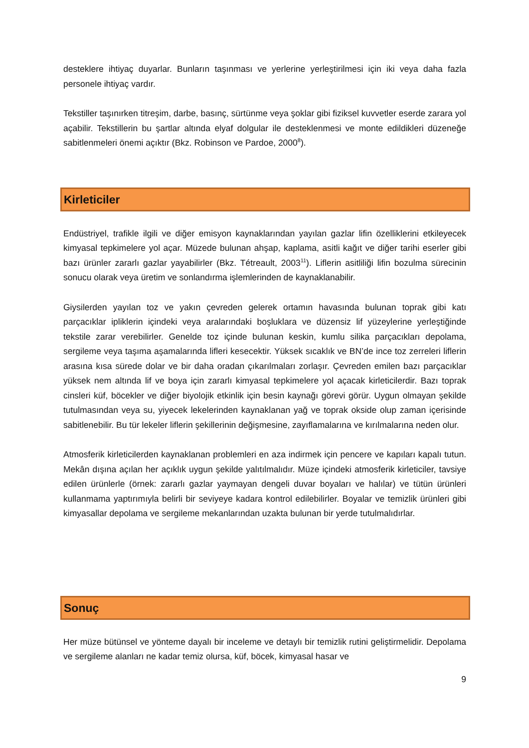desteklere ihtiyaç duyarlar. Bunların taşınması ve yerlerine yerleştirilmesi için iki veya daha fazla personele ihtiyaç vardır.
Tekstiller taşınırken titreşim, darbe, basınç, sürtünme veya şoklar gibi fiziksel kuvvetler eserde zarara yol açabilir. Tekstillerin bu şartlar altında elyaf dolgular ile desteklenmesi ve monte edildikleri düzeneğe sabitlenmeleri önemi açıktır (Bkz. Robinson ve Pardoe, 2000<sup>8</sup>).
Kirleticiler
Endüstriyel, trafikle ilgili ve diğer emisyon kaynaklarından yayılan gazlar lifin özelliklerini etkileyecek kimyasal tepkimelere yol açar. Müzede bulunan ahşap, kaplama, asitli kağıt ve diğer tarihi eserler gibi bazı ürünler zararlı gazlar yayabilirler (Bkz. Tétreault, 2003<sup>11</sup>). Liflerin asitliliği lifin bozulma sürecinin sonucu olarak veya üretim ve sonlandırma işlemlerinden de kaynaklanabilir.
Giysilerden yayılan toz ve yakın çevreden gelerek ortamın havasında bulunan toprak gibi katı parçacıklar ipliklerin içindeki veya aralarındaki boşluklara ve düzensiz lif yüzeylerine yerleştiğinde tekstile zarar verebilirler. Genelde toz içinde bulunan keskin, kumlu silika parçacıkları depolama, sergileme veya taşıma aşamalarında lifleri kesecektir. Yüksek sıcaklık ve BN’de ince toz zerreleri liflerin arasına kısa sürede dolar ve bir daha oradan çıkarılmaları zorlaşır. Çevreden emilen bazı parçacıklar yüksek nem altında lif ve boya için zararlı kimyasal tepkimelere yol açacak kirleticilerdir. Bazı toprak cinsleri küf, böcekler ve diğer biyolojik etkinlik için besin kaynağı görevi görür. Uygun olmayan şekilde tutulmasından veya su, yiyecek lekelerinden kaynaklanan yağ ve toprak okside olup zaman içerisinde sabitlenebilir. Bu tür lekeler liflerin şekillerinin değişmesine, zayıflamalarına ve kırılmalarına neden olur.
Atmosferik kirleticilerden kaynaklanan problemleri en aza indirmek için pencere ve kapıları kapalı tutun. Mekân dışına açılan her açıklık uygun şekilde yalıtılmalıdır. Müze içindeki atmosferik kirleticiler, tavsiye edilen ürünlerle (örnek: zararlı gazlar yaymayan dengeli duvar boyaları ve halılar) ve tütün ürünleri kullanmama yaptırımıyla belirli bir seviyeye kadara kontrol edilebilirler. Boyalar ve temizlik ürünleri gibi kimyasallar depolama ve sergileme mekanlarından uzakta bulunan bir yerde tutulmalıdırlar.
Sonuç
Her müze bütünsel ve yönteme dayalı bir inceleme ve detaylı bir temizlik rutini geliştirmelidir. Depolama ve sergileme alanları ne kadar temiz olursa, küf, böcek, kimyasal hasar ve
9